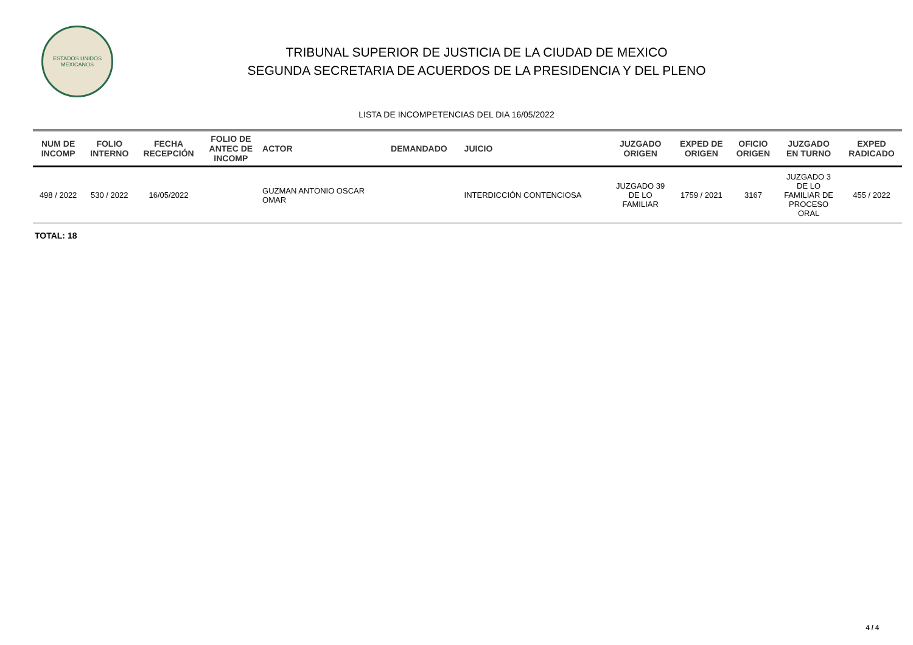ESTADOS UNIDOS MEXICANOS
TRIBUNAL SUPERIOR DE JUSTICIA DE LA CIUDAD DE MEXICO
SEGUNDA SECRETARIA DE ACUERDOS DE LA PRESIDENCIA Y DEL PLENO
LISTA DE INCOMPETENCIAS DEL DIA 16/05/2022
| NUM DE INCOMP | FOLIO INTERNO | FECHA RECEPCIÓN | FOLIO DE ANTEC DE INCOMP | ACTOR | DEMANDADO | JUICIO | JUZGADO ORIGEN | EXPED DE ORIGEN | OFICIO ORIGEN | JUZGADO EN TURNO | EXPED RADICADO |
| --- | --- | --- | --- | --- | --- | --- | --- | --- | --- | --- | --- |
| 498 / 2022 | 530 / 2022 | 16/05/2022 | | GUZMAN ANTONIO OSCAR OMAR | | INTERDICCIÓN CONTENCIOSA | JUZGADO 39 DE LO FAMILIAR | 1759 / 2021 | 3167 | JUZGADO 3 DE LO FAMILIAR DE PROCESO ORAL | 455 / 2022 |
TOTAL: 18
4 / 4